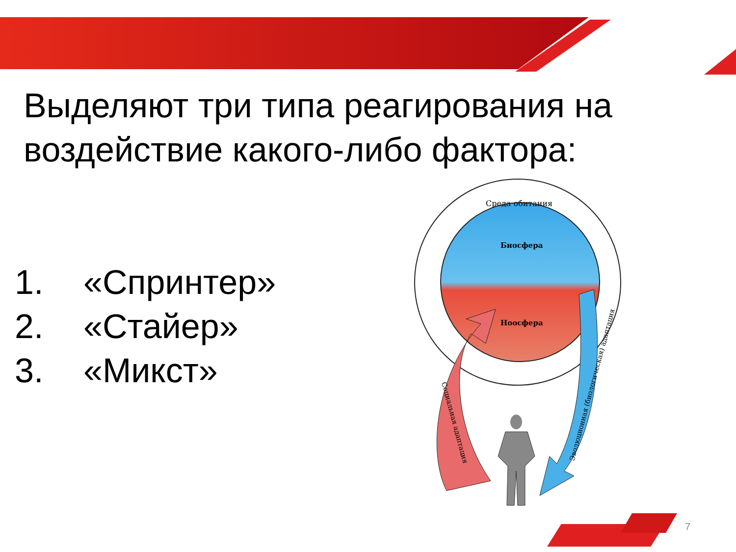Выделяют три типа реагирования на воздействие какого-либо фактора:
1. «Спринтер»
2. «Стайер»
3. «Микст»
Среда обитания
Биосфера
Ноосфера
Социальная адаптация
Эволюционная (биологическая) адаптация
7